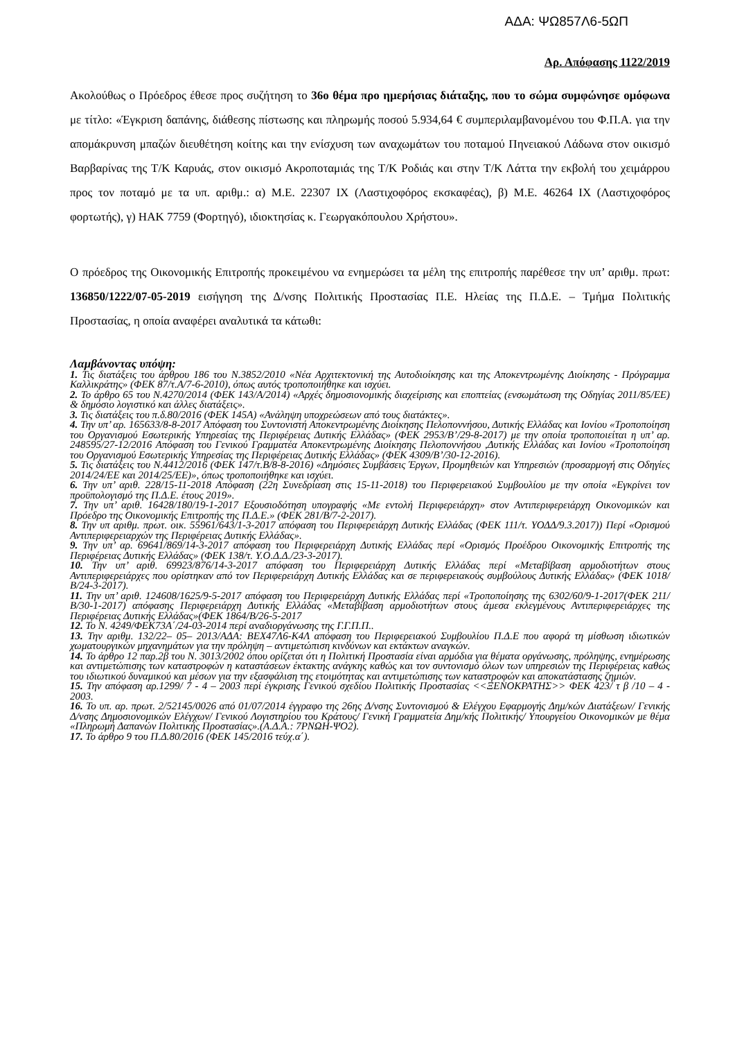ΑΔΑ: ΨΩ857Λ6-5ΩΠ
Αρ. Απόφασης 1122/2019
Ακολούθως ο Πρόεδρος έθεσε προς συζήτηση το 36ο θέμα προ ημερήσιας διάταξης, που το σώμα συμφώνησε ομόφωνα με τίτλο: «Έγκριση δαπάνης, διάθεσης πίστωσης και πληρωμής ποσού 5.934,64 € συμπεριλαμβανομένου του Φ.Π.Α. για την απομάκρυνση μπαζών διευθέτηση κοίτης και την ενίσχυση των αναχωμάτων του ποταμού Πηνειακού Λάδωνα στον οικισμό Βαρβαρίνας της Τ/Κ Καρυάς, στον οικισμό Ακροποταμιάς της Τ/Κ Ροδιάς και στην Τ/Κ Λάττα την εκβολή του χειμάρρου προς τον ποταμό με τα υπ. αριθμ.: α) Μ.Ε. 22307 ΙΧ (Λαστιχοφόρος εκσκαφέας), β) Μ.Ε. 46264 ΙΧ (Λαστιχοφόρος φορτωτής), γ) ΗΑΚ 7759 (Φορτηγό), ιδιοκτησίας κ. Γεωργακόπουλου Χρήστου».
Ο πρόεδρος της Οικονομικής Επιτροπής προκειμένου να ενημερώσει τα μέλη της επιτροπής παρέθεσε την υπ’ αριθμ. πρωτ: 136850/1222/07-05-2019 εισήγηση της Δ/νσης Πολιτικής Προστασίας Π.Ε. Ηλείας της Π.Δ.Ε. – Τμήμα Πολιτικής Προστασίας, η οποία αναφέρει αναλυτικά τα κάτωθι:
Λαμβάνοντας υπόψη:
1. Τις διατάξεις του άρθρου 186 του Ν.3852/2010 «Νέα Αρχιτεκτονική της Αυτοδιοίκησης και της Αποκεντρωμένης Διοίκησης - Πρόγραμμα Καλλικράτης» (ΦΕΚ 87/τ.Α/7-6-2010), όπως αυτός τροποποιήθηκε και ισχύει.
2. Το άρθρο 65 του Ν.4270/2014 (ΦΕΚ 143/Α/2014) «Αρχές δημοσιονομικής διαχείρισης και εποπτείας (ενσωμάτωση της Οδηγίας 2011/85/ΕΕ) & δημόσιο λογιστικό και άλλες διατάξεις».
3. Τις διατάξεις του π.δ.80/2016 (ΦΕΚ 145Α) «Ανάληψη υποχρεώσεων από τους διατάκτες».
4. Την υπ’ αρ. 165633/8-8-2017 Απόφαση του Συντονιστή Αποκεντρωμένης Διοίκησης Πελοποννήσου, Δυτικής Ελλάδας και Ιονίου «Τροποποίηση του Οργανισμού Εσωτερικής Υπηρεσίας της Περιφέρειας Δυτικής Ελλάδας» (ΦΕΚ 2953/Β’/29-8-2017) με την οποία τροποποιείται η υπ’ αρ. 248595/27-12/2016 Απόφαση του Γενικού Γραμματέα Αποκεντρωμένης Διοίκησης Πελοποννήσου ,Δυτικής Ελλάδας και Ιονίου «Τροποποίηση του Οργανισμού Εσωτερικής Υπηρεσίας της Περιφέρειας Δυτικής Ελλάδας» (ΦΕΚ 4309/Β’/30-12-2016).
5. Τις διατάξεις του Ν.4412/2016 (ΦΕΚ 147/τ.Β/8-8-2016) «Δημόσιες Συμβάσεις Έργων, Προμηθειών και Υπηρεσιών (προσαρμογή στις Οδηγίες 2014/24/ΕΕ και 2014/25/ΕΕ)», όπως τροποποιήθηκε και ισχύει.
6. Την υπ’ αριθ. 228/15-11-2018 Απόφαση (22η Συνεδρίαση στις 15-11-2018) του Περιφερειακού Συμβουλίου με την οποία «Εγκρίνει τον προϋπολογισμό της Π.Δ.Ε. έτους 2019».
7. Την υπ’ αριθ. 16428/180/19-1-2017 Εξουσιοδότηση υπογραφής «Με εντολή Περιφερειάρχη» στον Αντιπεριφερειάρχη Οικονομικών και Πρόεδρο της Οικονομικής Επιτροπής της Π.Δ.Ε.» (ΦΕΚ 281/Β/7-2-2017).
8. Την υπ αριθμ. πρωτ. οικ. 55961/643/1-3-2017 απόφαση του Περιφερειάρχη Δυτικής Ελλάδας (ΦΕΚ 111/τ. ΥΟΔΔ/9.3.2017)) Περί «Ορισμού Αντιπεριφερειαρχών της Περιφέρειας Δυτικής Ελλάδας».
9. Την υπ’ αρ. 69641/869/14-3-2017 απόφαση του Περιφερειάρχη Δυτικής Ελλάδας περί «Ορισμός Προέδρου Οικονομικής Επιτροπής της Περιφέρειας Δυτικής Ελλάδας» (ΦΕΚ 138/τ. Υ.Ο.Δ.Δ./23-3-2017).
10. Την υπ’ αριθ. 69923/876/14-3-2017 απόφαση του Περιφερειάρχη Δυτικής Ελλάδας περί «Μεταβίβαση αρμοδιοτήτων στους Αντιπεριφερειάρχες που ορίστηκαν από τον Περιφερειάρχη Δυτικής Ελλάδας και σε περιφερειακούς συμβούλους Δυτικής Ελλάδας» (ΦΕΚ 1018/Β/24-3-2017).
11. Την υπ’ αριθ. 124608/1625/9-5-2017 απόφαση του Περιφερειάρχη Δυτικής Ελλάδας περί «Τροποποίησης της 6302/60/9-1-2017(ΦΕΚ 211/Β/30-1-2017) απόφασης Περιφερειάρχη Δυτικής Ελλάδας «Μεταβίβαση αρμοδιοτήτων στους άμεσα εκλεγμένους Αντιπεριφερειάρχες της Περιφέρειας Δυτικής Ελλάδας»(ΦΕΚ 1864/Β/26-5-2017
12. Το Ν. 4249/ΦΕΚ73Α΄/24-03-2014 περί αναδιοργάνωσης της Γ.Γ.Π.Π..
13. Την αριθμ. 132/22– 05– 2013/ΑΔΑ: ΒΕΧ47Λ6-Κ4Λ απόφαση του Περιφερειακού Συμβουλίου Π.Δ.Ε που αφορά τη μίσθωση ιδιωτικών χωματουργικών μηχανημάτων για την πρόληψη – αντιμετώπιση κινδύνων και εκτάκτων αναγκών.
14. Το άρθρο 12 παρ.2β του Ν. 3013/2002 όπου ορίζεται ότι η Πολιτική Προστασία είναι αρμόδια για θέματα οργάνωσης, πρόληψης, ενημέρωσης και αντιμετώπισης των καταστροφών η καταστάσεων έκτακτης ανάγκης καθώς και τον συντονισμό όλων των υπηρεσιών της Περιφέρειας καθώς του ιδιωτικού δυναμικού και μέσων για την εξασφάλιση της ετοιμότητας και αντιμετώπισης των καταστροφών και αποκατάστασης ζημιών.
15. Την απόφαση αρ.1299/ 7 - 4 – 2003 περί έγκρισης Γενικού σχεδίου Πολιτικής Προστασίας <<ΞΕΝΟΚΡΑΤΗΣ>> ΦΕΚ 423/ τ β /10 – 4 - 2003.
16. Το υπ. αρ. πρωτ. 2/52145/0026 από 01/07/2014 έγγραφο της 26ης Δ/νσης Συντονισμού & Ελέγχου Εφαρμογής Δημ/κών Διατάξεων/ Γενικής Δ/νσης Δημοσιονομικών Ελέγχων/ Γενικού Λογιστηρίου του Κράτους/ Γενική Γραμματεία Δημ/κής Πολιτικής/ Υπουργείου Οικονομικών με θέμα «Πληρωμή Δαπανών Πολιτικής Προστασίας».(Α.Δ.Α.: 7ΡΝΩΗ-ΨΟ2).
17. Το άρθρο 9 του Π.Δ.80/2016 (ΦΕΚ 145/2016 τεύχ.α΄).